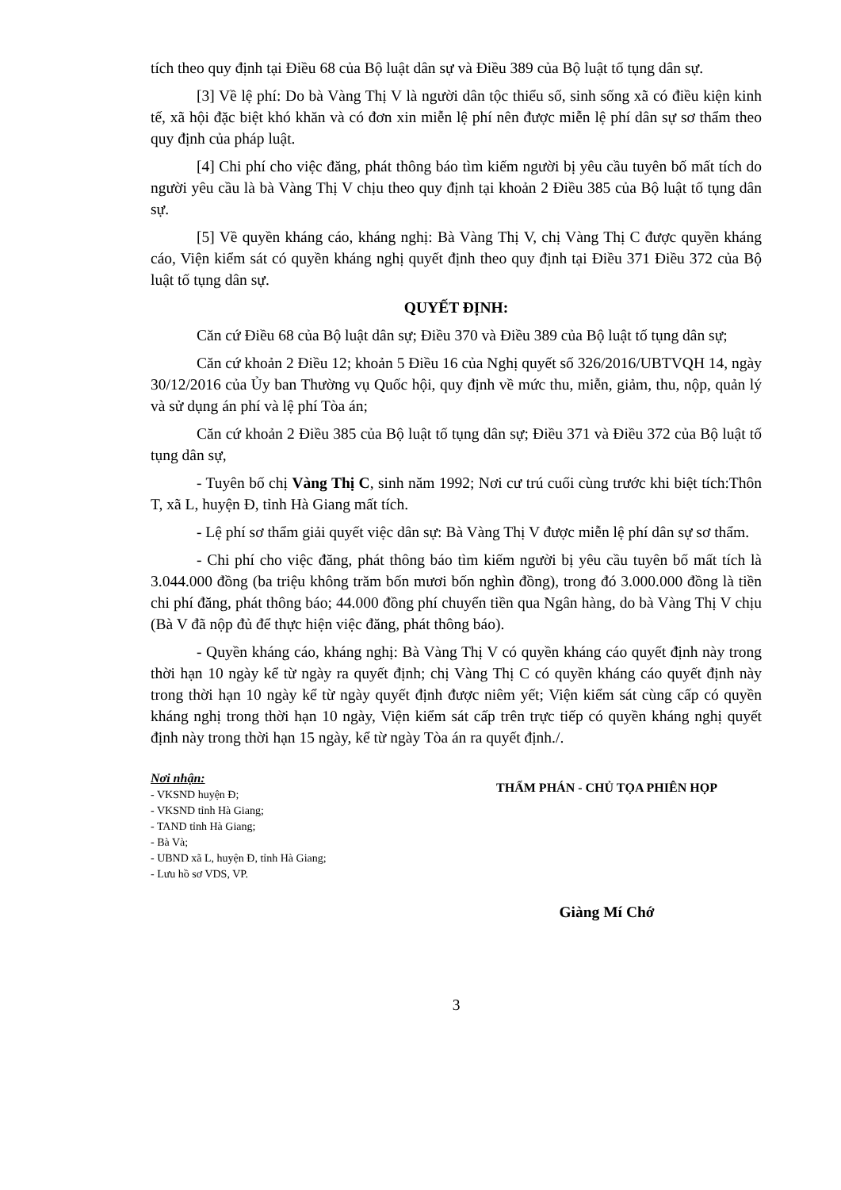tích theo quy định tại Điều 68 của Bộ luật dân sự và Điều 389 của Bộ luật tố tụng dân sự.
[3] Về lệ phí: Do bà Vàng Thị V là người dân tộc thiểu số, sinh sống xã có điều kiện kinh tế, xã hội đặc biệt khó khăn và có đơn xin miễn lệ phí nên được miễn lệ phí dân sự sơ thẩm theo quy định của pháp luật.
[4] Chi phí cho việc đăng, phát thông báo tìm kiếm người bị yêu cầu tuyên bố mất tích do người yêu cầu là bà Vàng Thị V chịu theo quy định tại khoản 2 Điều 385 của Bộ luật tố tụng dân sự.
[5] Về quyền kháng cáo, kháng nghị: Bà Vàng Thị V, chị Vàng Thị C được quyền kháng cáo, Viện kiểm sát có quyền kháng nghị quyết định theo quy định tại Điều 371 Điều 372 của Bộ luật tố tụng dân sự.
QUYẾT ĐỊNH:
Căn cứ Điều 68 của Bộ luật dân sự; Điều 370 và Điều 389 của Bộ luật tố tụng dân sự;
Căn cứ khoản 2 Điều 12; khoản 5 Điều 16 của Nghị quyết số 326/2016/UBTVQH 14, ngày 30/12/2016 của Ủy ban Thường vụ Quốc hội, quy định về mức thu, miễn, giảm, thu, nộp, quản lý và sử dụng án phí và lệ phí Tòa án;
Căn cứ khoản 2 Điều 385 của Bộ luật tố tụng dân sự; Điều 371 và Điều 372 của Bộ luật tố tụng dân sự,
- Tuyên bố chị Vàng Thị C, sinh năm 1992; Nơi cư trú cuối cùng trước khi biệt tích:Thôn T, xã L, huyện Đ, tỉnh Hà Giang mất tích.
- Lệ phí sơ thẩm giải quyết việc dân sự: Bà Vàng Thị V được miễn lệ phí dân sự sơ thẩm.
- Chi phí cho việc đăng, phát thông báo tìm kiếm người bị yêu cầu tuyên bố mất tích là 3.044.000 đồng (ba triệu không trăm bốn mươi bốn nghìn đồng), trong đó 3.000.000 đồng là tiền chi phí đăng, phát thông báo; 44.000 đồng phí chuyển tiền qua Ngân hàng, do bà Vàng Thị V chịu (Bà V đã nộp đủ để thực hiện việc đăng, phát thông báo).
- Quyền kháng cáo, kháng nghị: Bà Vàng Thị V có quyền kháng cáo quyết định này trong thời hạn 10 ngày kể từ ngày ra quyết định; chị Vàng Thị C có quyền kháng cáo quyết định này trong thời hạn 10 ngày kể từ ngày quyết định được niêm yết; Viện kiểm sát cùng cấp có quyền kháng nghị trong thời hạn 10 ngày, Viện kiểm sát cấp trên trực tiếp có quyền kháng nghị quyết định này trong thời hạn 15 ngày, kể từ ngày Tòa án ra quyết định./.
Nơi nhận:
- VKSND huyện Đ;
- VKSND tỉnh Hà Giang;
- TAND tỉnh Hà Giang;
- Bà Và;
- UBND xã L, huyện Đ, tỉnh Hà Giang;
- Lưu hồ sơ VDS, VP.
THẨM PHÁN - CHỦ TỌA PHIÊN HỌP
Giàng Mí Chớ
3